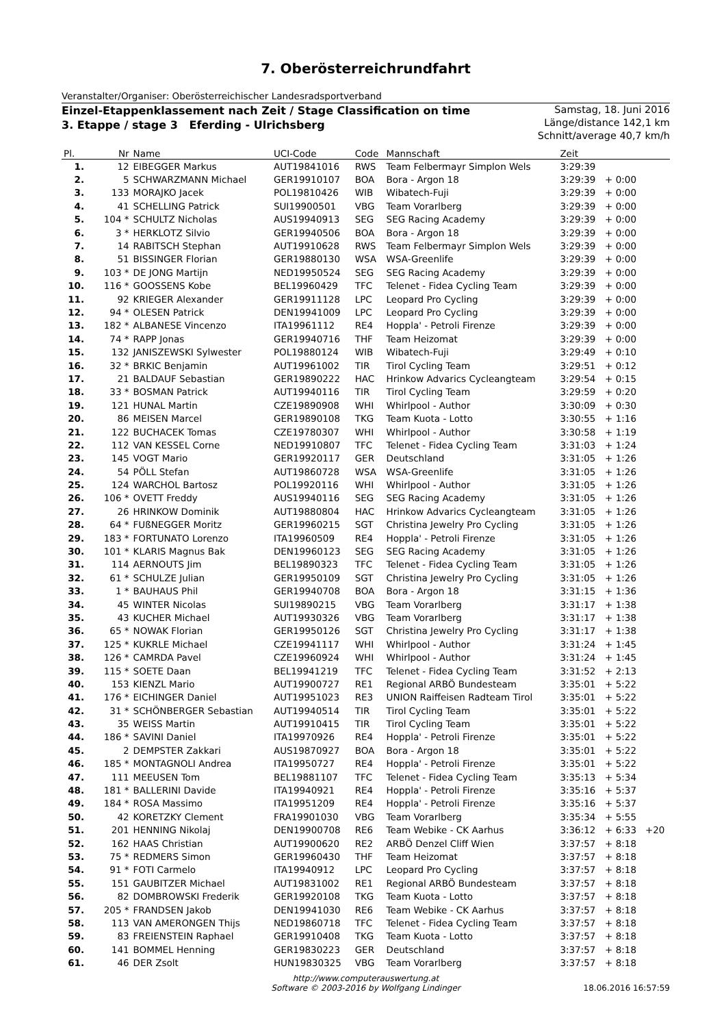7. Oberösterreichrundfahrt
Veranstalter/Organiser: Oberösterreichischer Landesradsportverband
Einzel-Etappenklassement nach Zeit / Stage Classification on time
3. Etappe / stage 3 Eferding - Ulrichsberg
Samstag, 18. Juni 2016
Länge/distance 142,1 km
Schnitt/average 40,7 km/h
| Pl. | Nr | Name | UCI-Code | Code | Mannschaft | Zeit | | |
| --- | --- | --- | --- | --- | --- | --- | --- | --- |
| 1. | 12 | EIBEGGER Markus | AUT19841016 | RWS | Team Felbermayr Simplon Wels | 3:29:39 | | |
| 2. | 5 | SCHWARZMANN Michael | GER19910107 | BOA | Bora - Argon 18 | 3:29:39 | + 0:00 | |
| 3. | 133 | MORAJKO Jacek | POL19810426 | WIB | Wibatech-Fuji | 3:29:39 | + 0:00 | |
| 4. | 41 | SCHELLING Patrick | SUI19900501 | VBG | Team Vorarlberg | 3:29:39 | + 0:00 | |
| 5. | 104 * | SCHULTZ Nicholas | AUS19940913 | SEG | SEG Racing Academy | 3:29:39 | + 0:00 | |
| 6. | 3 * | HERKLOTZ Silvio | GER19940506 | BOA | Bora - Argon 18 | 3:29:39 | + 0:00 | |
| 7. | 14 | RABITSCH Stephan | AUT19910628 | RWS | Team Felbermayr Simplon Wels | 3:29:39 | + 0:00 | |
| 8. | 51 | BISSINGER Florian | GER19880130 | WSA | WSA-Greenlife | 3:29:39 | + 0:00 | |
| 9. | 103 * | DE JONG Martijn | NED19950524 | SEG | SEG Racing Academy | 3:29:39 | + 0:00 | |
| 10. | 116 * | GOOSSENS Kobe | BEL19960429 | TFC | Telenet - Fidea Cycling Team | 3:29:39 | + 0:00 | |
| 11. | 92 | KRIEGER Alexander | GER19911128 | LPC | Leopard Pro Cycling | 3:29:39 | + 0:00 | |
| 12. | 94 * | OLESEN Patrick | DEN19941009 | LPC | Leopard Pro Cycling | 3:29:39 | + 0:00 | |
| 13. | 182 * | ALBANESE Vincenzo | ITA19961112 | RE4 | Hoppla' - Petroli Firenze | 3:29:39 | + 0:00 | |
| 14. | 74 * | RAPP Jonas | GER19940716 | THF | Team Heizomat | 3:29:39 | + 0:00 | |
| 15. | 132 | JANISZEWSKI Sylwester | POL19880124 | WIB | Wibatech-Fuji | 3:29:49 | + 0:10 | |
| 16. | 32 * | BRKIC Benjamin | AUT19961002 | TIR | Tirol Cycling Team | 3:29:51 | + 0:12 | |
| 17. | 21 | BALDAUF Sebastian | GER19890222 | HAC | Hrinkow Advarics Cycleangteam | 3:29:54 | + 0:15 | |
| 18. | 33 * | BOSMAN Patrick | AUT19940116 | TIR | Tirol Cycling Team | 3:29:59 | + 0:20 | |
| 19. | 121 | HUNAL Martin | CZE19890908 | WHI | Whirlpool - Author | 3:30:09 | + 0:30 | |
| 20. | 86 | MEISEN Marcel | GER19890108 | TKG | Team Kuota - Lotto | 3:30:55 | + 1:16 | |
| 21. | 122 | BUCHACEK Tomas | CZE19780307 | WHI | Whirlpool - Author | 3:30:58 | + 1:19 | |
| 22. | 112 | VAN KESSEL Corne | NED19910807 | TFC | Telenet - Fidea Cycling Team | 3:31:03 | + 1:24 | |
| 23. | 145 | VOGT Mario | GER19920117 | GER | Deutschland | 3:31:05 | + 1:26 | |
| 24. | 54 | PÖLL Stefan | AUT19860728 | WSA | WSA-Greenlife | 3:31:05 | + 1:26 | |
| 25. | 124 | WARCHOL Bartosz | POL19920116 | WHI | Whirlpool - Author | 3:31:05 | + 1:26 | |
| 26. | 106 * | OVETT Freddy | AUS19940116 | SEG | SEG Racing Academy | 3:31:05 | + 1:26 | |
| 27. | 26 | HRINKOW Dominik | AUT19880804 | HAC | Hrinkow Advarics Cycleangteam | 3:31:05 | + 1:26 | |
| 28. | 64 * | FUßNEGGER Moritz | GER19960215 | SGT | Christina Jewelry Pro Cycling | 3:31:05 | + 1:26 | |
| 29. | 183 * | FORTUNATO Lorenzo | ITA19960509 | RE4 | Hoppla' - Petroli Firenze | 3:31:05 | + 1:26 | |
| 30. | 101 * | KLARIS Magnus Bak | DEN19960123 | SEG | SEG Racing Academy | 3:31:05 | + 1:26 | |
| 31. | 114 | AERNOUTS Jim | BEL19890323 | TFC | Telenet - Fidea Cycling Team | 3:31:05 | + 1:26 | |
| 32. | 61 * | SCHULZE Julian | GER19950109 | SGT | Christina Jewelry Pro Cycling | 3:31:05 | + 1:26 | |
| 33. | 1 * | BAUHAUS Phil | GER19940708 | BOA | Bora - Argon 18 | 3:31:15 | + 1:36 | |
| 34. | 45 | WINTER Nicolas | SUI19890215 | VBG | Team Vorarlberg | 3:31:17 | + 1:38 | |
| 35. | 43 | KUCHER Michael | AUT19930326 | VBG | Team Vorarlberg | 3:31:17 | + 1:38 | |
| 36. | 65 * | NOWAK Florian | GER19950126 | SGT | Christina Jewelry Pro Cycling | 3:31:17 | + 1:38 | |
| 37. | 125 * | KUKRLE Michael | CZE19941117 | WHI | Whirlpool - Author | 3:31:24 | + 1:45 | |
| 38. | 126 * | CAMRDA Pavel | CZE19960924 | WHI | Whirlpool - Author | 3:31:24 | + 1:45 | |
| 39. | 115 * | SOETE Daan | BEL19941219 | TFC | Telenet - Fidea Cycling Team | 3:31:52 | + 2:13 | |
| 40. | 153 | KIENZL Mario | AUT19900727 | RE1 | Regional ARBÖ Bundesteam | 3:35:01 | + 5:22 | |
| 41. | 176 * | EICHINGER Daniel | AUT19951023 | RE3 | UNION Raiffeisen Radteam Tirol | 3:35:01 | + 5:22 | |
| 42. | 31 * | SCHÖNBERGER Sebastian | AUT19940514 | TIR | Tirol Cycling Team | 3:35:01 | + 5:22 | |
| 43. | 35 | WEISS Martin | AUT19910415 | TIR | Tirol Cycling Team | 3:35:01 | + 5:22 | |
| 44. | 186 * | SAVINI Daniel | ITA19970926 | RE4 | Hoppla' - Petroli Firenze | 3:35:01 | + 5:22 | |
| 45. | 2 | DEMPSTER Zakkari | AUS19870927 | BOA | Bora - Argon 18 | 3:35:01 | + 5:22 | |
| 46. | 185 * | MONTAGNOLI Andrea | ITA19950727 | RE4 | Hoppla' - Petroli Firenze | 3:35:01 | + 5:22 | |
| 47. | 111 | MEEUSEN Tom | BEL19881107 | TFC | Telenet - Fidea Cycling Team | 3:35:13 | + 5:34 | |
| 48. | 181 * | BALLERINI Davide | ITA19940921 | RE4 | Hoppla' - Petroli Firenze | 3:35:16 | + 5:37 | |
| 49. | 184 * | ROSA Massimo | ITA19951209 | RE4 | Hoppla' - Petroli Firenze | 3:35:16 | + 5:37 | |
| 50. | 42 | KORETZKY Clement | FRA19901030 | VBG | Team Vorarlberg | 3:35:34 | + 5:55 | |
| 51. | 201 | HENNING Nikolaj | DEN19900708 | RE6 | Team Webike - CK Aarhus | 3:36:12 | + 6:33 | +20 |
| 52. | 162 | HAAS Christian | AUT19900620 | RE2 | ARBÖ Denzel Cliff Wien | 3:37:57 | + 8:18 | |
| 53. | 75 * | REDMERS Simon | GER19960430 | THF | Team Heizomat | 3:37:57 | + 8:18 | |
| 54. | 91 * | FOTI Carmelo | ITA19940912 | LPC | Leopard Pro Cycling | 3:37:57 | + 8:18 | |
| 55. | 151 | GAUBITZER Michael | AUT19831002 | RE1 | Regional ARBÖ Bundesteam | 3:37:57 | + 8:18 | |
| 56. | 82 | DOMBROWSKI Frederik | GER19920108 | TKG | Team Kuota - Lotto | 3:37:57 | + 8:18 | |
| 57. | 205 * | FRANDSEN Jakob | DEN19941030 | RE6 | Team Webike - CK Aarhus | 3:37:57 | + 8:18 | |
| 58. | 113 | VAN AMERONGEN Thijs | NED19860718 | TFC | Telenet - Fidea Cycling Team | 3:37:57 | + 8:18 | |
| 59. | 83 | FREIENSTEIN Raphael | GER19910408 | TKG | Team Kuota - Lotto | 3:37:57 | + 8:18 | |
| 60. | 141 | BOMMEL Henning | GER19830223 | GER | Deutschland | 3:37:57 | + 8:18 | |
| 61. | 46 | DER Zsolt | HUN19830325 | VBG | Team Vorarlberg | 3:37:57 | + 8:18 | |
http://www.computerauswertung.at
Software © 2003-2016 by Wolfgang Lindinger
18.06.2016 16:57:59